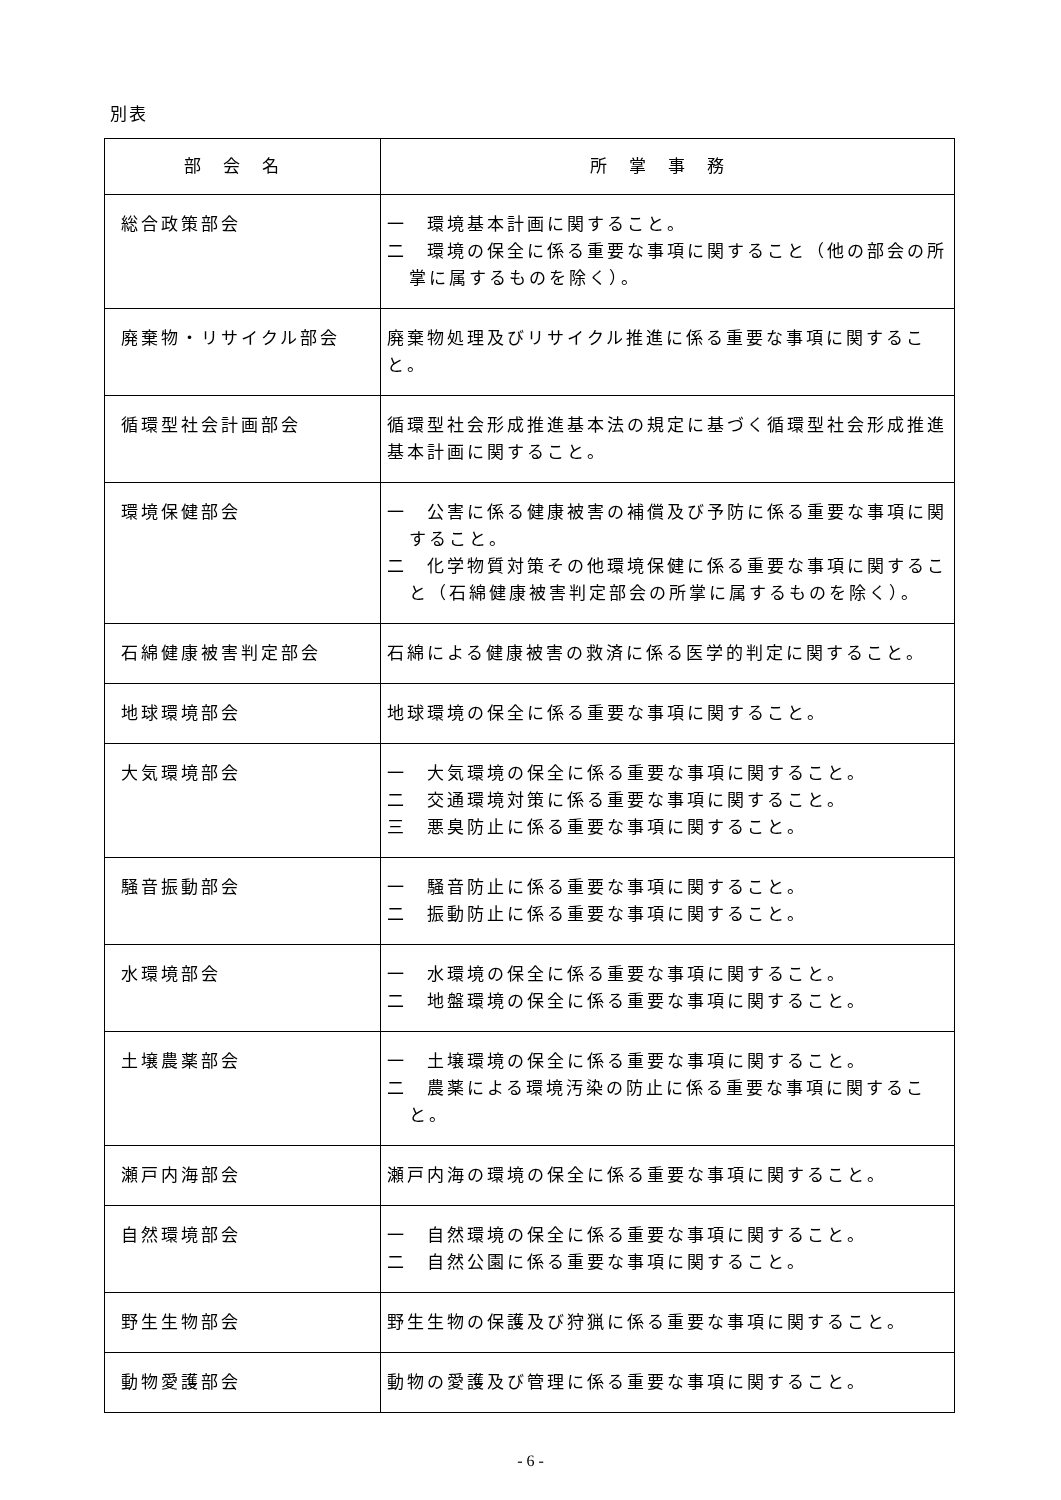別表
| 部会名 | 所掌事務 |
| --- | --- |
| 総合政策部会 | 一 環境基本計画に関すること。 二 環境の保全に係る重要な事項に関すること（他の部会の所掌に属するものを除く）。 |
| 廃棄物・リサイクル部会 | 廃棄物処理及びリサイクル推進に係る重要な事項に関すること。 |
| 循環型社会計画部会 | 循環型社会形成推進基本法の規定に基づく循環型社会形成推進基本計画に関すること。 |
| 環境保健部会 | 一 公害に係る健康被害の補償及び予防に係る重要な事項に関すること。 二 化学物質対策その他環境保健に係る重要な事項に関すること（石綿健康被害判定部会の所掌に属するものを除く）。 |
| 石綿健康被害判定部会 | 石綿による健康被害の救済に係る医学的判定に関すること。 |
| 地球環境部会 | 地球環境の保全に係る重要な事項に関すること。 |
| 大気環境部会 | 一 大気環境の保全に係る重要な事項に関すること。 二 交通環境対策に係る重要な事項に関すること。 三 悪臭防止に係る重要な事項に関すること。 |
| 騒音振動部会 | 一 騒音防止に係る重要な事項に関すること。 二 振動防止に係る重要な事項に関すること。 |
| 水環境部会 | 一 水環境の保全に係る重要な事項に関すること。 二 地盤環境の保全に係る重要な事項に関すること。 |
| 土壌農薬部会 | 一 土壌環境の保全に係る重要な事項に関すること。 二 農薬による環境汚染の防止に係る重要な事項に関すること。 |
| 瀬戸内海部会 | 瀬戸内海の環境の保全に係る重要な事項に関すること。 |
| 自然環境部会 | 一 自然環境の保全に係る重要な事項に関すること。 二 自然公園に係る重要な事項に関すること。 |
| 野生生物部会 | 野生生物の保護及び狩猟に係る重要な事項に関すること。 |
| 動物愛護部会 | 動物の愛護及び管理に係る重要な事項に関すること。 |
- 6 -